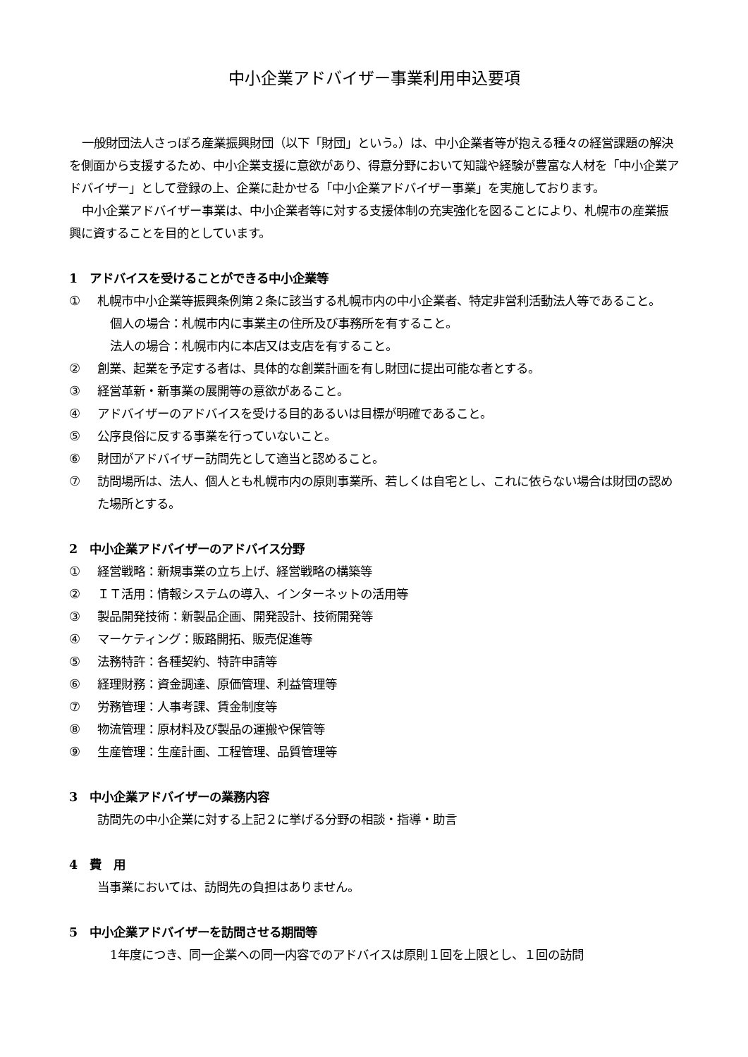中小企業アドバイザー事業利用申込要項
一般財団法人さっぽろ産業振興財団（以下「財団」という。）は、中小企業者等が抱える種々の経営課題の解決を側面から支援するため、中小企業支援に意欲があり、得意分野において知識や経験が豊富な人材を「中小企業アドバイザー」として登録の上、企業に赴かせる「中小企業アドバイザー事業」を実施しております。
中小企業アドバイザー事業は、中小企業者等に対する支援体制の充実強化を図ることにより、札幌市の産業振興に資することを目的としています。
1　アドバイスを受けることができる中小企業等
① 札幌市中小企業等振興条例第２条に該当する札幌市内の中小企業者、特定非営利活動法人等であること。
個人の場合：札幌市内に事業主の住所及び事務所を有すること。
法人の場合：札幌市内に本店又は支店を有すること。
② 創業、起業を予定する者は、具体的な創業計画を有し財団に提出可能な者とする。
③ 経営革新・新事業の展開等の意欲があること。
④ アドバイザーのアドバイスを受ける目的あるいは目標が明確であること。
⑤ 公序良俗に反する事業を行っていないこと。
⑥ 財団がアドバイザー訪問先として適当と認めること。
⑦ 訪問場所は、法人、個人とも札幌市内の原則事業所、若しくは自宅とし、これに依らない場合は財団の認めた場所とする。
2　中小企業アドバイザーのアドバイス分野
① 経営戦略：新規事業の立ち上げ、経営戦略の構築等
② ＩＴ活用：情報システムの導入、インターネットの活用等
③ 製品開発技術：新製品企画、開発設計、技術開発等
④ マーケティング：販路開拓、販売促進等
⑤ 法務特許：各種契約、特許申請等
⑥ 経理財務：資金調達、原価管理、利益管理等
⑦ 労務管理：人事考課、賃金制度等
⑧ 物流管理：原材料及び製品の運搬や保管等
⑨ 生産管理：生産計画、工程管理、品質管理等
3　中小企業アドバイザーの業務内容
訪問先の中小企業に対する上記２に挙げる分野の相談・指導・助言
4　費　用
当事業においては、訪問先の負担はありません。
5　中小企業アドバイザーを訪問させる期間等
1年度につき、同一企業への同一内容でのアドバイスは原則１回を上限とし、１回の訪問